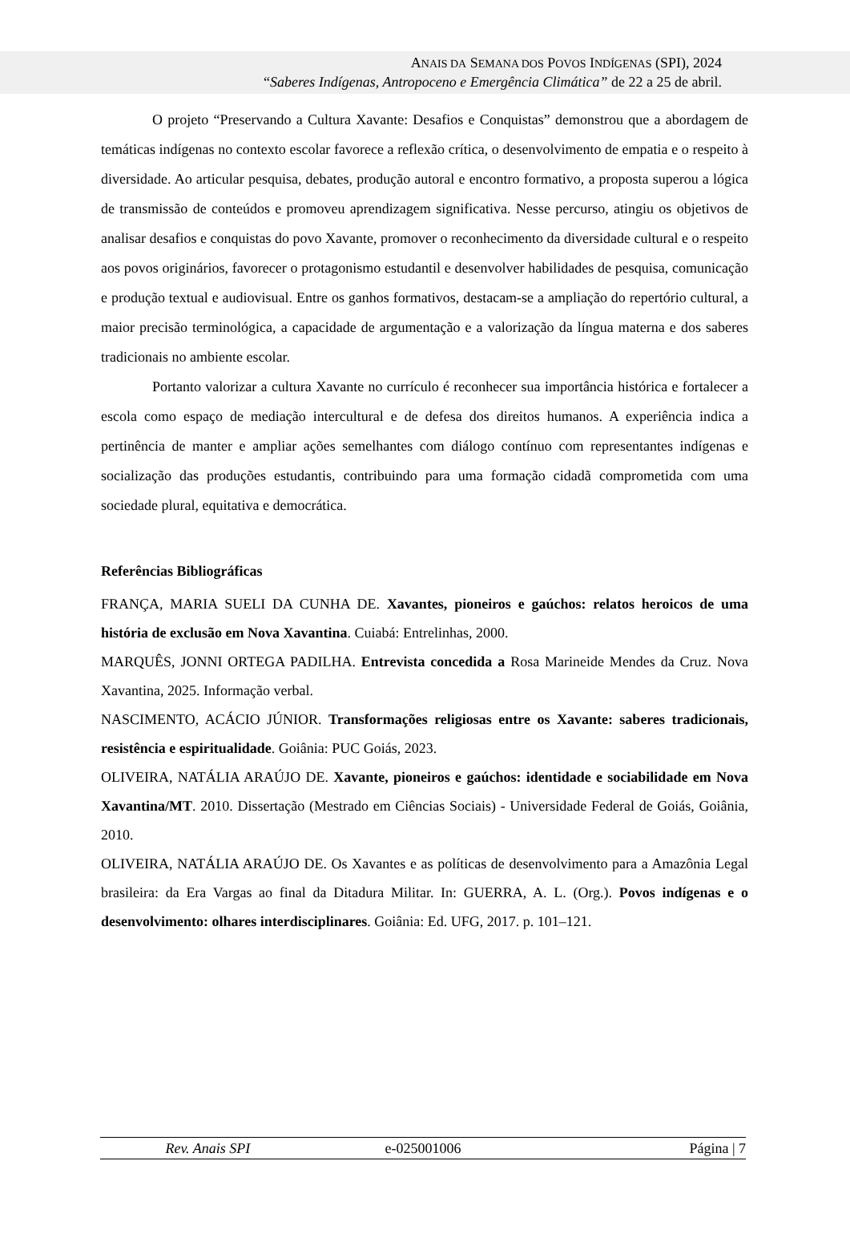ANAIS DA SEMANA DOS POVOS INDÍGENAS (SPI), 2024
“Saberes Indígenas, Antropoceno e Emergência Climática” de 22 a 25 de abril.
O projeto “Preservando a Cultura Xavante: Desafios e Conquistas” demonstrou que a abordagem de temáticas indígenas no contexto escolar favorece a reflexão crítica, o desenvolvimento de empatia e o respeito à diversidade. Ao articular pesquisa, debates, produção autoral e encontro formativo, a proposta superou a lógica de transmissão de conteúdos e promoveu aprendizagem significativa. Nesse percurso, atingiu os objetivos de analisar desafios e conquistas do povo Xavante, promover o reconhecimento da diversidade cultural e o respeito aos povos originários, favorecer o protagonismo estudantil e desenvolver habilidades de pesquisa, comunicação e produção textual e audiovisual. Entre os ganhos formativos, destacam-se a ampliação do repertório cultural, a maior precisão terminológica, a capacidade de argumentação e a valorização da língua materna e dos saberes tradicionais no ambiente escolar.
Portanto valorizar a cultura Xavante no currículo é reconhecer sua importância histórica e fortalecer a escola como espaço de mediação intercultural e de defesa dos direitos humanos. A experiência indica a pertinência de manter e ampliar ações semelhantes com diálogo contínuo com representantes indígenas e socialização das produções estudantis, contribuindo para uma formação cidadã comprometida com uma sociedade plural, equitativa e democrática.
Referências Bibliográficas
FRANÇA, MARIA SUELI DA CUNHA DE. Xavantes, pioneiros e gaúchos: relatos heroicos de uma história de exclusão em Nova Xavantina. Cuiabá: Entrelinhas, 2000.
MARQUÊS, JONNI ORTEGA PADILHA. Entrevista concedida a Rosa Marineide Mendes da Cruz. Nova Xavantina, 2025. Informação verbal.
NASCIMENTO, ACÁCIO JÚNIOR. Transformações religiosas entre os Xavante: saberes tradicionais, resistência e espiritualidade. Goiânia: PUC Goiás, 2023.
OLIVEIRA, NATÁLIA ARAÚJO DE. Xavante, pioneiros e gaúchos: identidade e sociabilidade em Nova Xavantina/MT. 2010. Dissertação (Mestrado em Ciências Sociais) - Universidade Federal de Goiás, Goiânia, 2010.
OLIVEIRA, NATÁLIA ARAÚJO DE. Os Xavantes e as políticas de desenvolvimento para a Amazônia Legal brasileira: da Era Vargas ao final da Ditadura Militar. In: GUERRA, A. L. (Org.). Povos indígenas e o desenvolvimento: olhares interdisciplinares. Goiânia: Ed. UFG, 2017. p. 101–121.
Rev. Anais SPI e-025001006 Página | 7